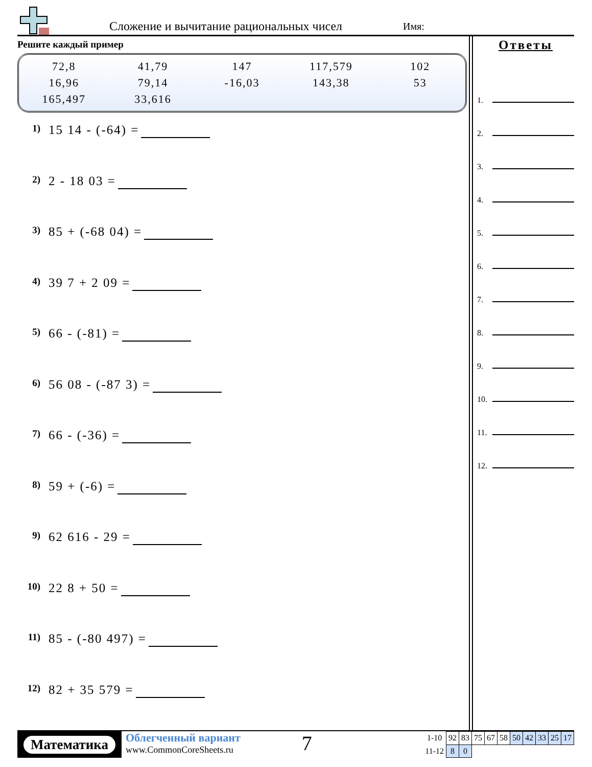Сложение и вычитание рациональных чисел
Имя:
Решите каждый пример
| 72,8 | 41,79 | 147 | 117,579 | 102 |
| 16,96 | 79,14 | -16,03 | 143,38 | 53 |
| 165,497 | 33,616 | | | |
1) 15 14 - (-64) =
2) 2 - 18 03 =
3) 85 + (-68 04) =
4) 39 7 + 2 09 =
5) 66 - (-81) =
6) 56 08 - (-87 3) =
7) 66 - (-36) =
8) 59 + (-6) =
9) 62 616 - 29 =
10) 22 8 + 50 =
11) 85 - (-80 497) =
12) 82 + 35 579 =
Ответы
1.
2.
3.
4.
5.
6.
7.
8.
9.
10.
11.
12.
Математика
Облегченный вариант
www.CommonCoreSheets.ru
7
| 1-10 | 92 | 83 | 75 | 67 | 58 | 50 | 42 | 33 | 25 | 17 |
| 11-12 | 8 | 0 | | | | | | | | |